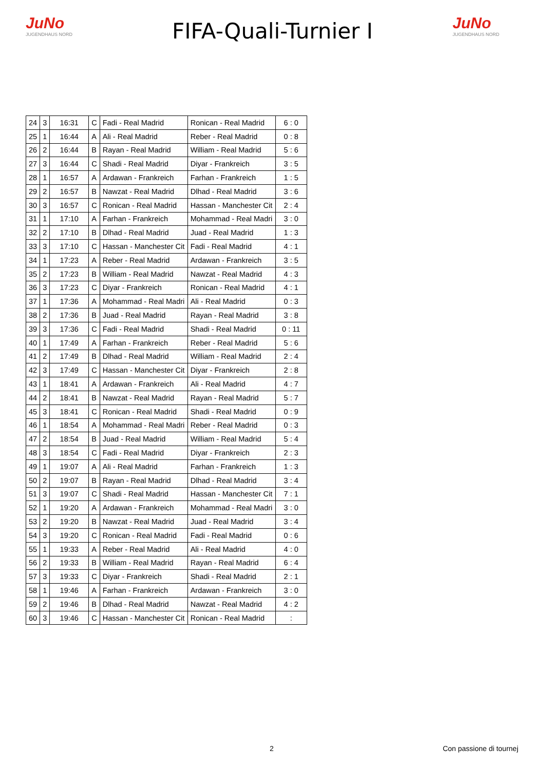JuNo
JUGENDHAUS NORD
FIFA-Quali-Turnier I
JuNo
JUGENDHAUS NORD
| 24 | 3 | 16:31 | C | Fadi - Real Madrid | Ronican - Real Madrid | 6 : 0 |
| 25 | 1 | 16:44 | A | Ali - Real Madrid | Reber - Real Madrid | 0 : 8 |
| 26 | 2 | 16:44 | B | Rayan - Real Madrid | William - Real Madrid | 5 : 6 |
| 27 | 3 | 16:44 | C | Shadi - Real Madrid | Diyar - Frankreich | 3 : 5 |
| 28 | 1 | 16:57 | A | Ardawan - Frankreich | Farhan - Frankreich | 1 : 5 |
| 29 | 2 | 16:57 | B | Nawzat - Real Madrid | Dlhad - Real Madrid | 3 : 6 |
| 30 | 3 | 16:57 | C | Ronican - Real Madrid | Hassan - Manchester Cit | 2 : 4 |
| 31 | 1 | 17:10 | A | Farhan - Frankreich | Mohammad - Real Madri | 3 : 0 |
| 32 | 2 | 17:10 | B | Dlhad - Real Madrid | Juad - Real Madrid | 1 : 3 |
| 33 | 3 | 17:10 | C | Hassan - Manchester Cit | Fadi - Real Madrid | 4 : 1 |
| 34 | 1 | 17:23 | A | Reber - Real Madrid | Ardawan - Frankreich | 3 : 5 |
| 35 | 2 | 17:23 | B | William - Real Madrid | Nawzat - Real Madrid | 4 : 3 |
| 36 | 3 | 17:23 | C | Diyar - Frankreich | Ronican - Real Madrid | 4 : 1 |
| 37 | 1 | 17:36 | A | Mohammad - Real Madri | Ali - Real Madrid | 0 : 3 |
| 38 | 2 | 17:36 | B | Juad - Real Madrid | Rayan - Real Madrid | 3 : 8 |
| 39 | 3 | 17:36 | C | Fadi - Real Madrid | Shadi - Real Madrid | 0 : 11 |
| 40 | 1 | 17:49 | A | Farhan - Frankreich | Reber - Real Madrid | 5 : 6 |
| 41 | 2 | 17:49 | B | Dlhad - Real Madrid | William - Real Madrid | 2 : 4 |
| 42 | 3 | 17:49 | C | Hassan - Manchester Cit | Diyar - Frankreich | 2 : 8 |
| 43 | 1 | 18:41 | A | Ardawan - Frankreich | Ali - Real Madrid | 4 : 7 |
| 44 | 2 | 18:41 | B | Nawzat - Real Madrid | Rayan - Real Madrid | 5 : 7 |
| 45 | 3 | 18:41 | C | Ronican - Real Madrid | Shadi - Real Madrid | 0 : 9 |
| 46 | 1 | 18:54 | A | Mohammad - Real Madri | Reber - Real Madrid | 0 : 3 |
| 47 | 2 | 18:54 | B | Juad - Real Madrid | William - Real Madrid | 5 : 4 |
| 48 | 3 | 18:54 | C | Fadi - Real Madrid | Diyar - Frankreich | 2 : 3 |
| 49 | 1 | 19:07 | A | Ali - Real Madrid | Farhan - Frankreich | 1 : 3 |
| 50 | 2 | 19:07 | B | Rayan - Real Madrid | Dlhad - Real Madrid | 3 : 4 |
| 51 | 3 | 19:07 | C | Shadi - Real Madrid | Hassan - Manchester Cit | 7 : 1 |
| 52 | 1 | 19:20 | A | Ardawan - Frankreich | Mohammad - Real Madri | 3 : 0 |
| 53 | 2 | 19:20 | B | Nawzat - Real Madrid | Juad - Real Madrid | 3 : 4 |
| 54 | 3 | 19:20 | C | Ronican - Real Madrid | Fadi - Real Madrid | 0 : 6 |
| 55 | 1 | 19:33 | A | Reber - Real Madrid | Ali - Real Madrid | 4 : 0 |
| 56 | 2 | 19:33 | B | William - Real Madrid | Rayan - Real Madrid | 6 : 4 |
| 57 | 3 | 19:33 | C | Diyar - Frankreich | Shadi - Real Madrid | 2 : 1 |
| 58 | 1 | 19:46 | A | Farhan - Frankreich | Ardawan - Frankreich | 3 : 0 |
| 59 | 2 | 19:46 | B | Dlhad - Real Madrid | Nawzat - Real Madrid | 4 : 2 |
| 60 | 3 | 19:46 | C | Hassan - Manchester Cit | Ronican - Real Madrid | : |
2 Con passione di tournej